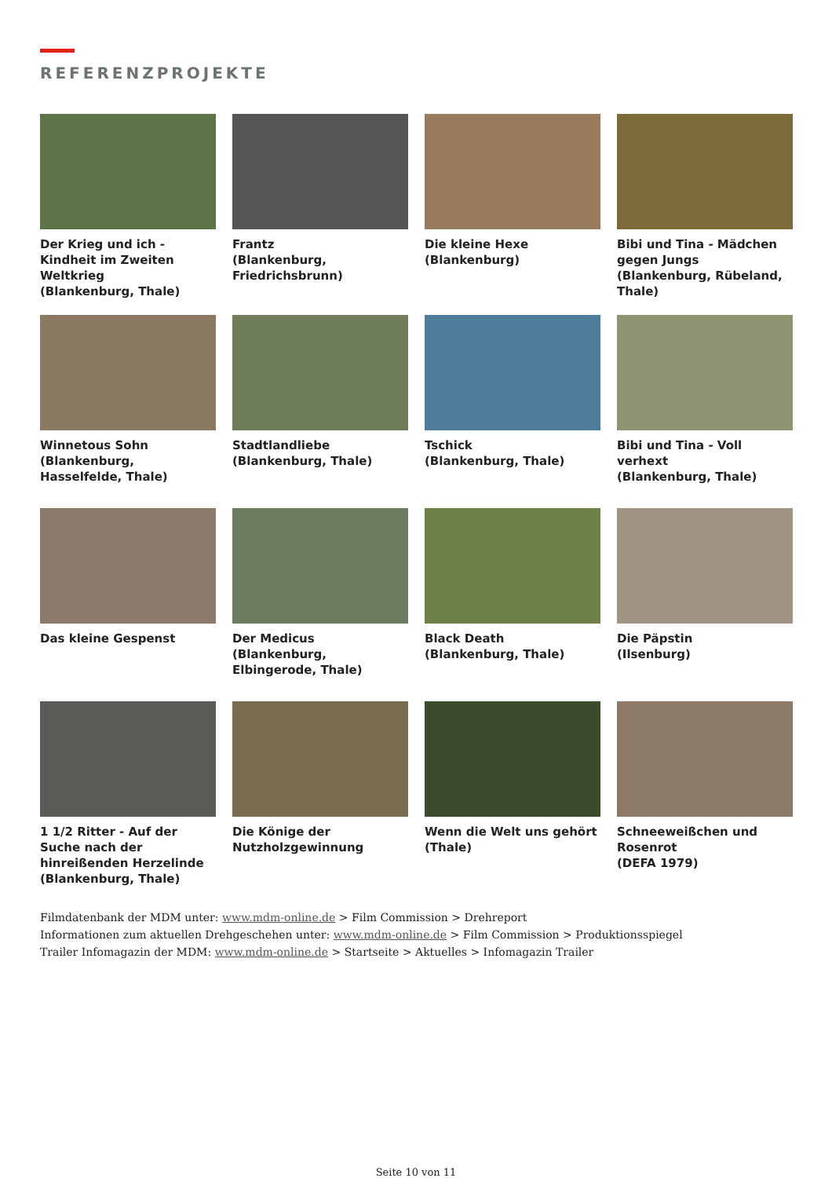REFERENZPROJEKTE
Der Krieg und ich - Kindheit im Zweiten Weltkrieg
(Blankenburg, Thale)
Frantz
(Blankenburg, Friedrichsbrunn)
Die kleine Hexe
(Blankenburg)
Bibi und Tina - Mädchen gegen Jungs
(Blankenburg, Rübeland, Thale)
Winnetous Sohn
(Blankenburg, Hasselfelde, Thale)
Stadtlandliebe
(Blankenburg, Thale)
Tschick
(Blankenburg, Thale)
Bibi und Tina - Voll verhext
(Blankenburg, Thale)
Das kleine Gespenst
Der Medicus
(Blankenburg, Elbingerode, Thale)
Black Death
(Blankenburg, Thale)
Die Päpstin
(Ilsenburg)
1 1/2 Ritter - Auf der Suche nach der hinreißenden Herzelinde
(Blankenburg, Thale)
Die Könige der Nutzholzgewinnung
Wenn die Welt uns gehört
(Thale)
Schneeweißchen und Rosenrot
(DEFA 1979)
Filmdatenbank der MDM unter: www.mdm-online.de > Film Commission > Drehreport
Informationen zum aktuellen Drehgeschehen unter: www.mdm-online.de > Film Commission > Produktionsspiegel
Trailer Infomagazin der MDM: www.mdm-online.de > Startseite > Aktuelles > Infomagazin Trailer
Seite 10 von 11